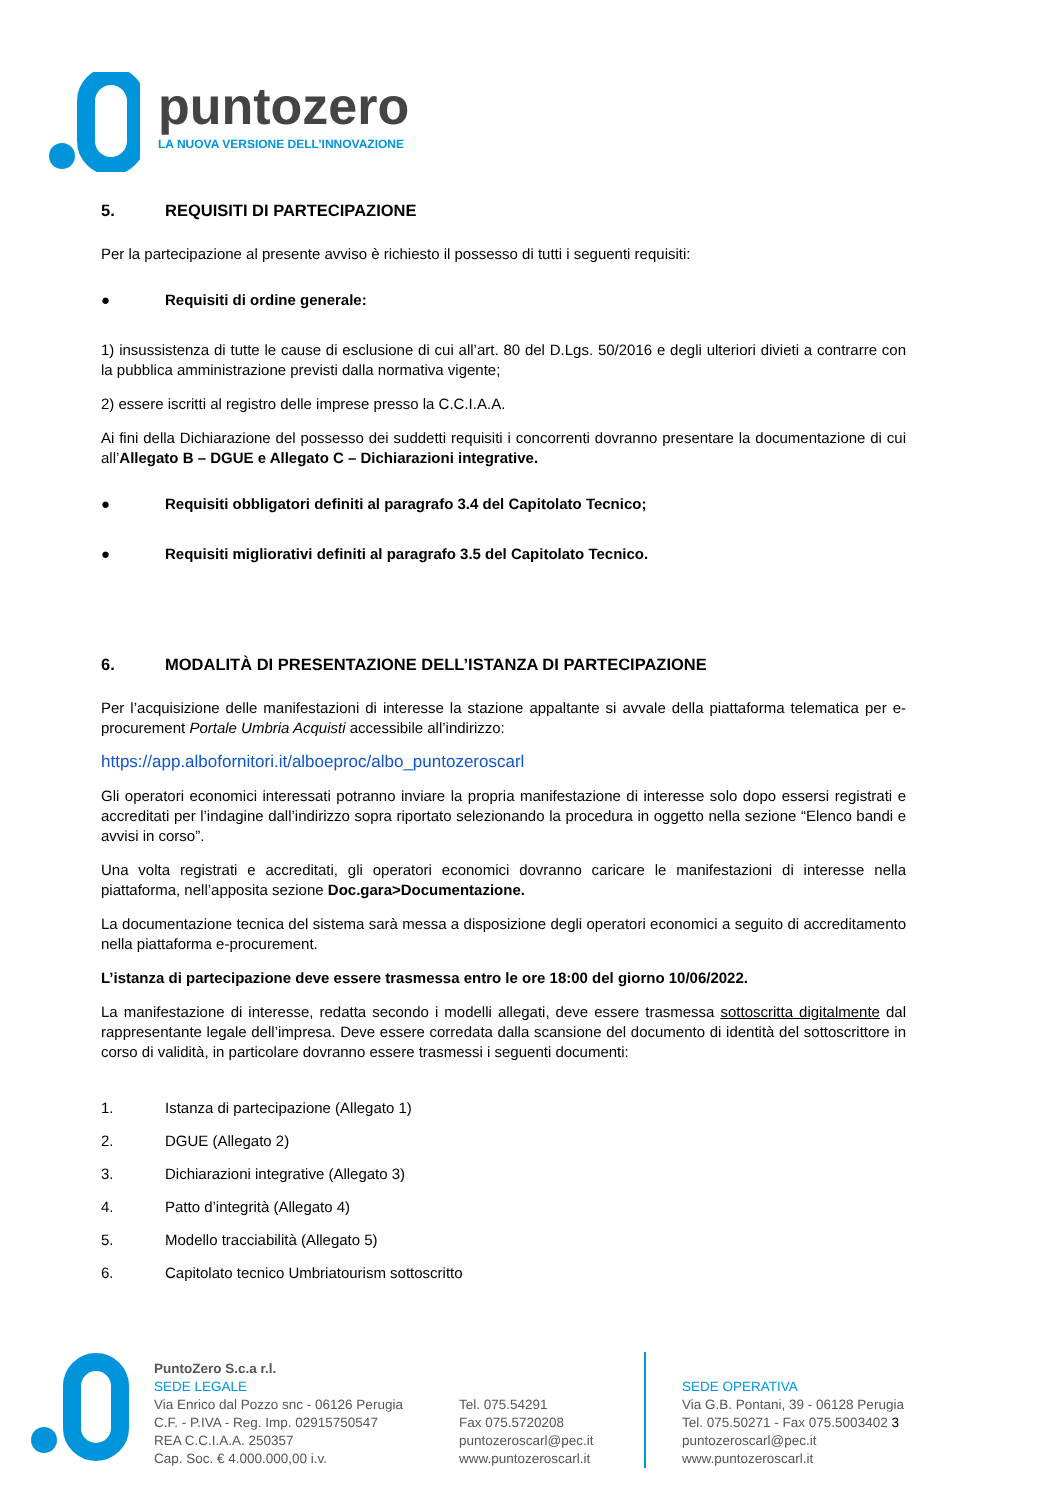puntozero
LA NUOVA VERSIONE DELL’INNOVAZIONE
5. REQUISITI DI PARTECIPAZIONE
Per la partecipazione al presente avviso è richiesto il possesso di tutti i seguenti requisiti:
● Requisiti di ordine generale:
1) insussistenza di tutte le cause di esclusione di cui all’art. 80 del D.Lgs. 50/2016 e degli ulteriori divieti a contrarre con la pubblica amministrazione previsti dalla normativa vigente;
2) essere iscritti al registro delle imprese presso la C.C.I.A.A.
Ai fini della Dichiarazione del possesso dei suddetti requisiti i concorrenti dovranno presentare la documentazione di cui all’Allegato B – DGUE e Allegato C – Dichiarazioni integrative.
● Requisiti obbligatori definiti al paragrafo 3.4 del Capitolato Tecnico;
● Requisiti migliorativi definiti al paragrafo 3.5 del Capitolato Tecnico.
6. MODALITÀ DI PRESENTAZIONE DELL’ISTANZA DI PARTECIPAZIONE
Per l’acquisizione delle manifestazioni di interesse la stazione appaltante si avvale della piattaforma telematica per e-procurement Portale Umbria Acquisti accessibile all’indirizzo:
https://app.albofornitori.it/alboeproc/albo_puntozeroscarl
Gli operatori economici interessati potranno inviare la propria manifestazione di interesse solo dopo essersi registrati e accreditati per l’indagine dall’indirizzo sopra riportato selezionando la procedura in oggetto nella sezione “Elenco bandi e avvisi in corso”.
Una volta registrati e accreditati, gli operatori economici dovranno caricare le manifestazioni di interesse nella piattaforma, nell’apposita sezione Doc.gara>Documentazione.
La documentazione tecnica del sistema sarà messa a disposizione degli operatori economici a seguito di accreditamento nella piattaforma e-procurement.
L’istanza di partecipazione deve essere trasmessa entro le ore 18:00 del giorno 10/06/2022.
La manifestazione di interesse, redatta secondo i modelli allegati, deve essere trasmessa sottoscritta digitalmente dal rappresentante legale dell’impresa. Deve essere corredata dalla scansione del documento di identità del sottoscrittore in corso di validità, in particolare dovranno essere trasmessi i seguenti documenti:
1. Istanza di partecipazione (Allegato 1)
2. DGUE (Allegato 2)
3. Dichiarazioni integrative (Allegato 3)
4. Patto d’integrità (Allegato 4)
5. Modello tracciabilità (Allegato 5)
6. Capitolato tecnico Umbriatourism sottoscritto
PuntoZero S.c.a r.l.
SEDE LEGALE
Via Enrico dal Pozzo snc - 06126 Perugia
C.F. - P.IVA - Reg. Imp. 02915750547
REA C.C.I.A.A. 250357
Cap. Soc. € 4.000.000,00 i.v.
Tel. 075.54291
Fax 075.5720208
puntozeroscarl@pec.it
www.puntozeroscarl.it
SEDE OPERATIVA
Via G.B. Pontani, 39 - 06128 Perugia
Tel. 075.50271 - Fax 075.5003402 3
puntozeroscarl@pec.it
www.puntozeroscarl.it